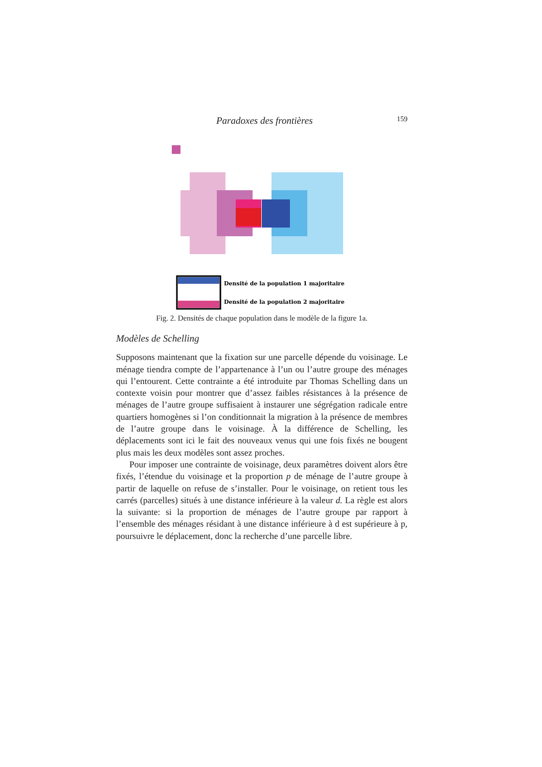Paradoxes des frontières 159
Densité de la population 1 majoritaire
Densité de la population 2 majoritaire
Fig. 2. Densités de chaque population dans le modèle de la figure 1a.
Modèles de Schelling
Supposons maintenant que la fixation sur une parcelle dépende du voisinage. Le ménage tiendra compte de l’appartenance à l’un ou l’autre groupe des ménages qui l’entourent. Cette contrainte a été introduite par Thomas Schelling dans un contexte voisin pour montrer que d’assez faibles résistances à la présence de ménages de l’autre groupe suffisaient à instaurer une ségrégation radicale entre quartiers homogènes si l’on conditionnait la migration à la présence de membres de l’autre groupe dans le voisinage. À la différence de Schelling, les déplacements sont ici le fait des nouveaux venus qui une fois fixés ne bougent plus mais les deux modèles sont assez proches.
Pour imposer une contrainte de voisinage, deux paramètres doivent alors être fixés, l’étendue du voisinage et la proportion p de ménage de l’autre groupe à partir de laquelle on refuse de s’installer. Pour le voisinage, on retient tous les carrés (parcelles) situés à une distance inférieure à la valeur d. La règle est alors la suivante: si la proportion de ménages de l’autre groupe par rapport à l’ensemble des ménages résidant à une distance inférieure à d est supérieure à p, poursuivre le déplacement, donc la recherche d’une parcelle libre.